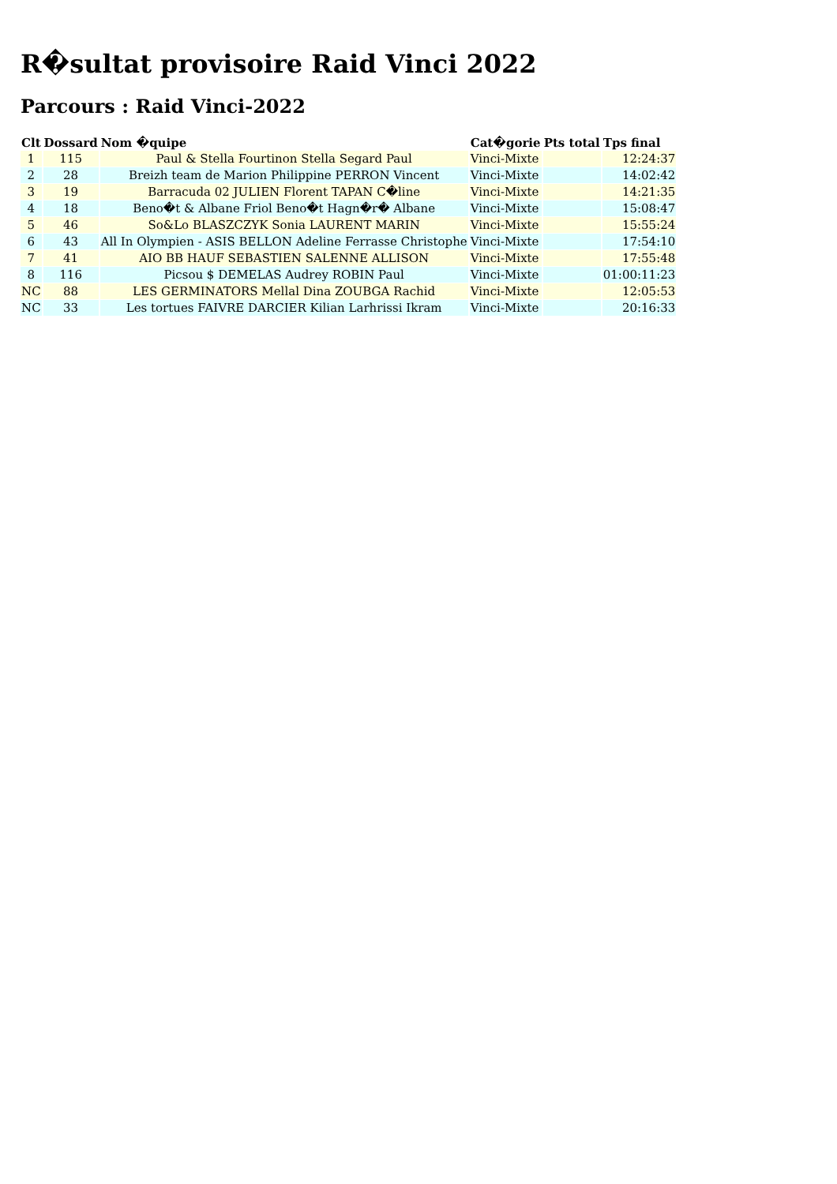R�sultat provisoire Raid Vinci 2022
Parcours : Raid Vinci-2022
| Clt | Dossard | Nom �quipe | Cat�gorie | Pts total | Tps final |
| --- | --- | --- | --- | --- | --- |
| 1 | 115 | Paul & Stella Fourtinon Stella Segard Paul | Vinci-Mixte | | 12:24:37 |
| 2 | 28 | Breizh team de Marion Philippine PERRON Vincent | Vinci-Mixte | | 14:02:42 |
| 3 | 19 | Barracuda 02 JULIEN Florent TAPAN C�line | Vinci-Mixte | | 14:21:35 |
| 4 | 18 | Beno�t & Albane Friol Beno�t Hagn�r� Albane | Vinci-Mixte | | 15:08:47 |
| 5 | 46 | So&Lo BLASZCZYK Sonia LAURENT MARIN | Vinci-Mixte | | 15:55:24 |
| 6 | 43 | All In Olympien - ASIS BELLON Adeline Ferrasse Christophe | Vinci-Mixte | | 17:54:10 |
| 7 | 41 | AIO BB HAUF SEBASTIEN SALENNE ALLISON | Vinci-Mixte | | 17:55:48 |
| 8 | 116 | Picsou $ DEMELAS Audrey ROBIN Paul | Vinci-Mixte | | 01:00:11:23 |
| NC | 88 | LES GERMINATORS Mellal Dina ZOUBGA Rachid | Vinci-Mixte | | 12:05:53 |
| NC | 33 | Les tortues FAIVRE DARCIER Kilian Larhrissi Ikram | Vinci-Mixte | | 20:16:33 |